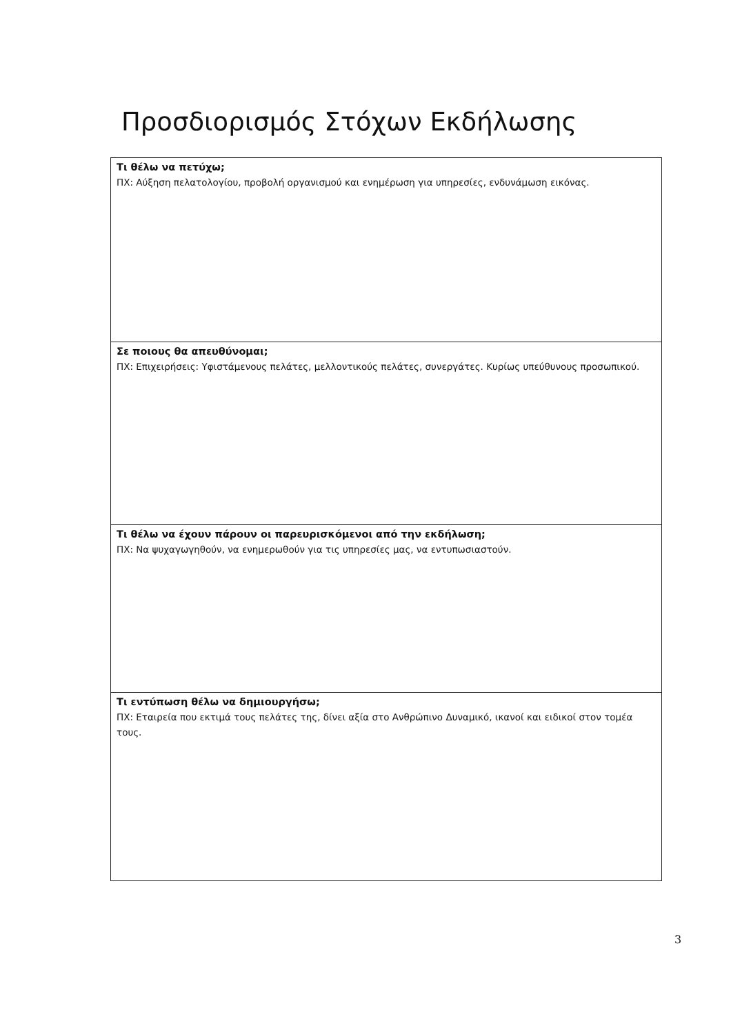Προσδιορισμός Στόχων Εκδήλωσης
| Τι θέλω να πετύχω; ΠΧ: Αύξηση πελατολογίου, προβολή οργανισμού και ενημέρωση για υπηρεσίες, ενδυνάμωση εικόνας. |
| Σε ποιους θα απευθύνομαι; ΠΧ: Επιχειρήσεις: Υφιστάμενους πελάτες, μελλοντικούς πελάτες, συνεργάτες. Κυρίως υπεύθυνους προσωπικού. |
| Τι θέλω να έχουν πάρουν οι παρευρισκόμενοι από την εκδήλωση; ΠΧ: Να ψυχαγωγηθούν, να ενημερωθούν για τις υπηρεσίες μας, να εντυπωσιαστούν. |
| Τι εντύπωση θέλω να δημιουργήσω; ΠΧ: Εταιρεία που εκτιμά τους πελάτες της, δίνει αξία στο Ανθρώπινο Δυναμικό, ικανοί και ειδικοί στον τομέα τους. |
3